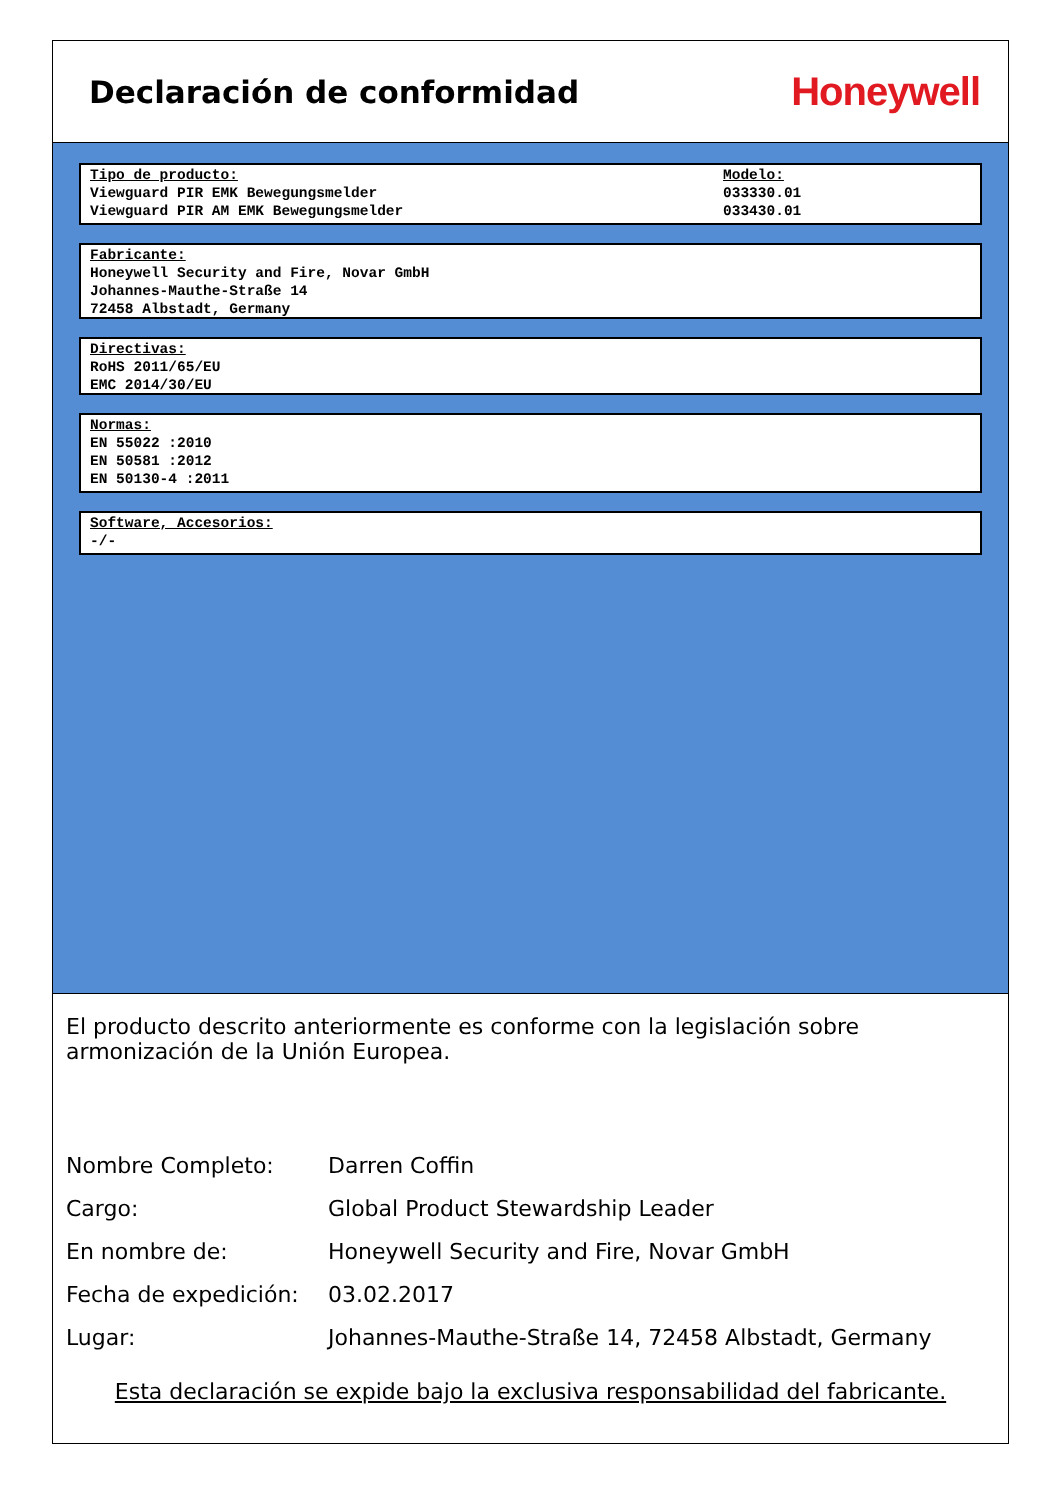Declaración de conformidad
Honeywell
Tipo de producto:
Viewguard PIR EMK Bewegungsmelder
Viewguard PIR AM EMK Bewegungsmelder
Modelo:
033330.01
033430.01
Fabricante:
Honeywell Security and Fire, Novar GmbH
Johannes-Mauthe-Straße 14
72458 Albstadt, Germany
Directivas:
RoHS 2011/65/EU
EMC 2014/30/EU
Normas:
EN 55022 :2010
EN 50581 :2012
EN 50130-4 :2011
Software, Accesorios:
-/-
El producto descrito anteriormente es conforme con la legislación sobre armonización de la Unión Europea.
| Nombre Completo: | Darren Coffin |
| Cargo: | Global Product Stewardship Leader |
| En nombre de: | Honeywell Security and Fire, Novar GmbH |
| Fecha de expedición: | 03.02.2017 |
| Lugar: | Johannes-Mauthe-Straße 14, 72458 Albstadt, Germany |
Esta declaración se expide bajo la exclusiva responsabilidad del fabricante.